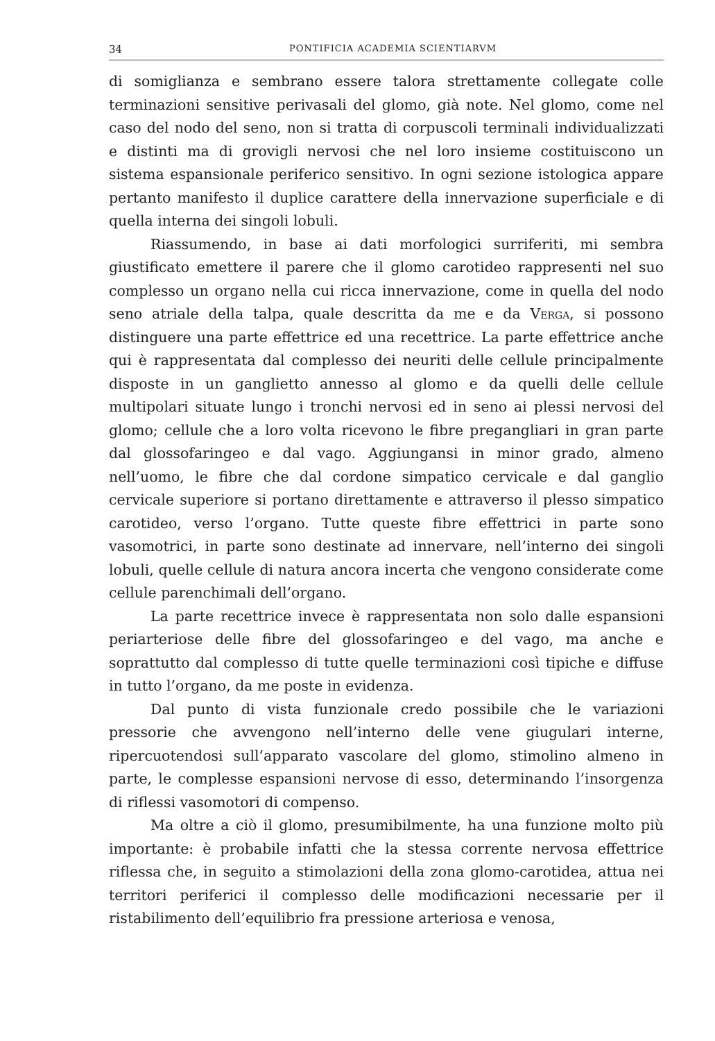34 PONTIFICIA ACADEMIA SCIENTIARVM
di somiglianza e sembrano essere talora strettamente collegate colle terminazioni sensitive perivasali del glomo, già note. Nel glomo, come nel caso del nodo del seno, non si tratta di corpuscoli terminali individualizzati e distinti ma di grovigli nervosi che nel loro insieme costituiscono un sistema espansionale periferico sensitivo. In ogni sezione istologica appare pertanto manifesto il duplice carattere della innervazione superficiale e di quella interna dei singoli lobuli.
Riassumendo, in base ai dati morfologici surriferiti, mi sembra giustificato emettere il parere che il glomo carotideo rappresenti nel suo complesso un organo nella cui ricca innervazione, come in quella del nodo seno atriale della talpa, quale descritta da me e da Verga, si possono distinguere una parte effettrice ed una recettrice. La parte effettrice anche qui è rappresentata dal complesso dei neuriti delle cellule principalmente disposte in un ganglietto annesso al glomo e da quelli delle cellule multipolari situate lungo i tronchi nervosi ed in seno ai plessi nervosi del glomo; cellule che a loro volta ricevono le fibre pregangliari in gran parte dal glossofaringeo e dal vago. Aggiungansi in minor grado, almeno nell’uomo, le fibre che dal cordone simpatico cervicale e dal ganglio cervicale superiore si portano direttamente e attraverso il plesso simpatico carotideo, verso l’organo. Tutte queste fibre effettrici in parte sono vasomotrici, in parte sono destinate ad innervare, nell’interno dei singoli lobuli, quelle cellule di natura ancora incerta che vengono considerate come cellule parenchimali dell’organo.
La parte recettrice invece è rappresentata non solo dalle espansioni periarteriose delle fibre del glossofaringeo e del vago, ma anche e soprattutto dal complesso di tutte quelle terminazioni così tipiche e diffuse in tutto l’organo, da me poste in evidenza.
Dal punto di vista funzionale credo possibile che le variazioni pressorie che avvengono nell’interno delle vene giugulari interne, ripercuotendosi sull’apparato vascolare del glomo, stimolino almeno in parte, le complesse espansioni nervose di esso, determinando l’insorgenza di riflessi vasomotori di compenso.
Ma oltre a ciò il glomo, presumibilmente, ha una funzione molto più importante: è probabile infatti che la stessa corrente nervosa effettrice riflessa che, in seguito a stimolazioni della zona glomo-carotidea, attua nei territori periferici il complesso delle modificazioni necessarie per il ristabilimento dell’equilibrio fra pressione arteriosa e venosa,